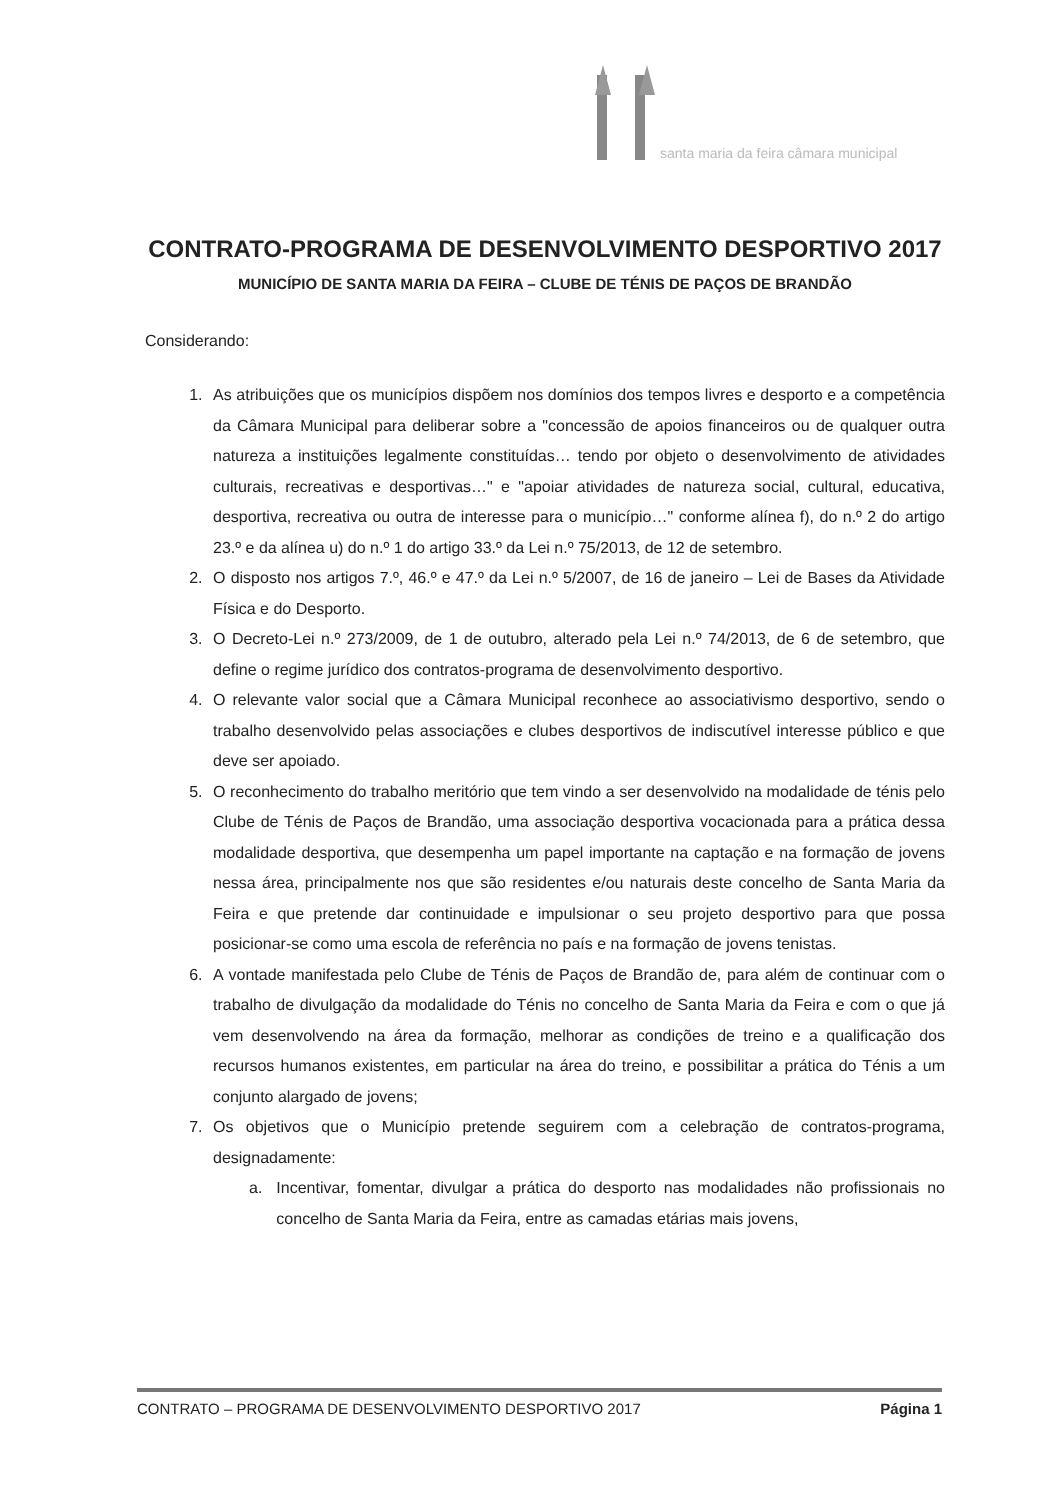santa maria da feira câmara municipal
CONTRATO-PROGRAMA DE DESENVOLVIMENTO DESPORTIVO 2017
MUNICÍPIO DE SANTA MARIA DA FEIRA – CLUBE DE TÉNIS DE PAÇOS DE BRANDÃO
Considerando:
1. As atribuições que os municípios dispõem nos domínios dos tempos livres e desporto e a competência da Câmara Municipal para deliberar sobre a "concessão de apoios financeiros ou de qualquer outra natureza a instituições legalmente constituídas… tendo por objeto o desenvolvimento de atividades culturais, recreativas e desportivas…" e "apoiar atividades de natureza social, cultural, educativa, desportiva, recreativa ou outra de interesse para o município…" conforme alínea f), do n.º 2 do artigo 23.º e da alínea u) do n.º 1 do artigo 33.º da Lei n.º 75/2013, de 12 de setembro.
2. O disposto nos artigos 7.º, 46.º e 47.º da Lei n.º 5/2007, de 16 de janeiro – Lei de Bases da Atividade Física e do Desporto.
3. O Decreto-Lei n.º 273/2009, de 1 de outubro, alterado pela Lei n.º 74/2013, de 6 de setembro, que define o regime jurídico dos contratos-programa de desenvolvimento desportivo.
4. O relevante valor social que a Câmara Municipal reconhece ao associativismo desportivo, sendo o trabalho desenvolvido pelas associações e clubes desportivos de indiscutível interesse público e que deve ser apoiado.
5. O reconhecimento do trabalho meritório que tem vindo a ser desenvolvido na modalidade de ténis pelo Clube de Ténis de Paços de Brandão, uma associação desportiva vocacionada para a prática dessa modalidade desportiva, que desempenha um papel importante na captação e na formação de jovens nessa área, principalmente nos que são residentes e/ou naturais deste concelho de Santa Maria da Feira e que pretende dar continuidade e impulsionar o seu projeto desportivo para que possa posicionar-se como uma escola de referência no país e na formação de jovens tenistas.
6. A vontade manifestada pelo Clube de Ténis de Paços de Brandão de, para além de continuar com o trabalho de divulgação da modalidade do Ténis no concelho de Santa Maria da Feira e com o que já vem desenvolvendo na área da formação, melhorar as condições de treino e a qualificação dos recursos humanos existentes, em particular na área do treino, e possibilitar a prática do Ténis a um conjunto alargado de jovens;
7. Os objetivos que o Município pretende seguirem com a celebração de contratos-programa, designadamente:
a. Incentivar, fomentar, divulgar a prática do desporto nas modalidades não profissionais no concelho de Santa Maria da Feira, entre as camadas etárias mais jovens,
CONTRATO – PROGRAMA DE DESENVOLVIMENTO DESPORTIVO 2017 Página 1